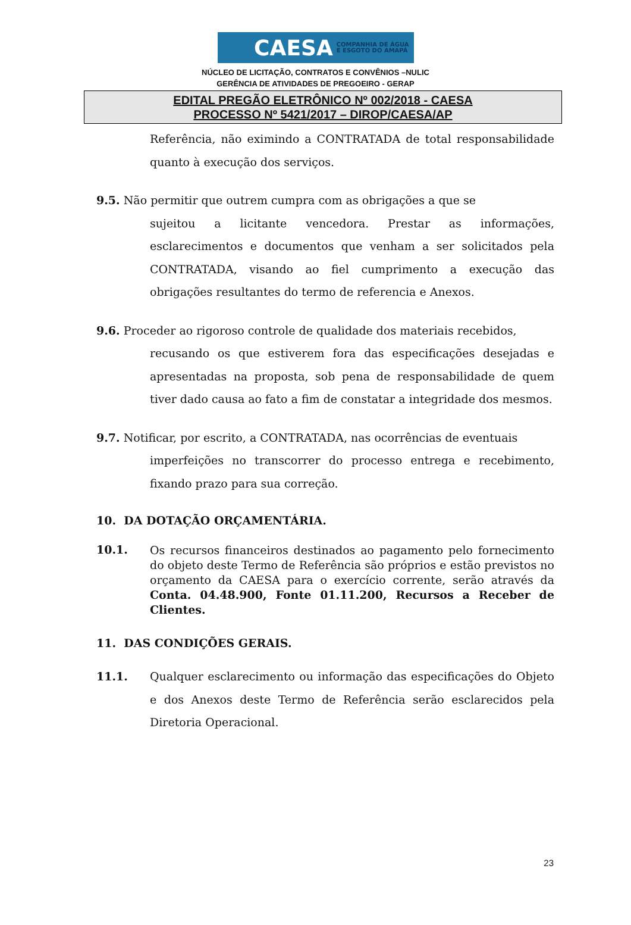CAESA COMPANHIA DE ÁGUA
E ESGOTO DO AMAPÁ
NÚCLEO DE LICITAÇÃO, CONTRATOS E CONVÊNIOS –NULIC
GERÊNCIA DE ATIVIDADES DE PREGOEIRO - GERAP
EDITAL PREGÃO ELETRÔNICO Nº 002/2018 - CAESA
PROCESSO Nº 5421/2017 – DIROP/CAESA/AP
Referência, não eximindo a CONTRATADA de total responsabilidade quanto à execução dos serviços.
9.5. Não permitir que outrem cumpra com as obrigações a que se
sujeitou a licitante vencedora. Prestar as informações, esclarecimentos e documentos que venham a ser solicitados pela CONTRATADA, visando ao fiel cumprimento a execução das obrigações resultantes do termo de referencia e Anexos.
9.6. Proceder ao rigoroso controle de qualidade dos materiais recebidos,
recusando os que estiverem fora das especificações desejadas e apresentadas na proposta, sob pena de responsabilidade de quem tiver dado causa ao fato a fim de constatar a integridade dos mesmos.
9.7. Notificar, por escrito, a CONTRATADA, nas ocorrências de eventuais
imperfeições no transcorrer do processo entrega e recebimento, fixando prazo para sua correção.
10. DA DOTAÇÃO ORÇAMENTÁRIA.
10.1.
Os recursos financeiros destinados ao pagamento pelo fornecimento do objeto deste Termo de Referência são próprios e estão previstos no orçamento da CAESA para o exercício corrente, serão através da Conta. 04.48.900, Fonte 01.11.200, Recursos a Receber de Clientes.
11. DAS CONDIÇÕES GERAIS.
11.1. Qualquer esclarecimento ou informação das especificações do Objeto e dos Anexos deste Termo de Referência serão esclarecidos pela Diretoria Operacional.
23